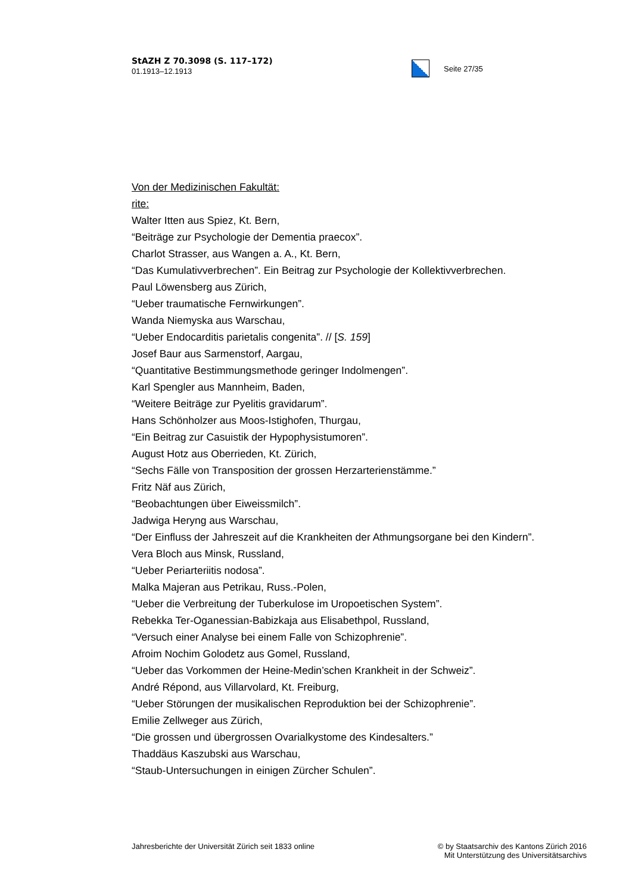StAZH Z 70.3098 (S. 117–172)
01.1913–12.1913
Seite 27/35
Von der Medizinischen Fakultät:
rite:
Walter Itten aus Spiez, Kt. Bern,
“Beiträge zur Psychologie der Dementia praecox”.
Charlot Strasser, aus Wangen a. A., Kt. Bern,
“Das Kumulativverbrechen”. Ein Beitrag zur Psychologie der Kollektivverbrechen.
Paul Löwensberg aus Zürich,
“Ueber traumatische Fernwirkungen”.
Wanda Niemyska aus Warschau,
“Ueber Endocarditis parietalis congenita”. // [S. 159]
Josef Baur aus Sarmenstorf, Aargau,
“Quantitative Bestimmungsmethode geringer Indolmengen”.
Karl Spengler aus Mannheim, Baden,
“Weitere Beiträge zur Pyelitis gravidarum”.
Hans Schönholzer aus Moos-Istighofen, Thurgau,
“Ein Beitrag zur Casuistik der Hypophysistumoren”.
August Hotz aus Oberrieden, Kt. Zürich,
“Sechs Fälle von Transposition der grossen Herzarterienstämme.”
Fritz Näf aus Zürich,
“Beobachtungen über Eiweissmilch”.
Jadwiga Heryng aus Warschau,
“Der Einfluss der Jahreszeit auf die Krankheiten der Athmungsorgane bei den Kindern”.
Vera Bloch aus Minsk, Russland,
“Ueber Periarteriitis nodosa”.
Malka Majeran aus Petrikau, Russ.-Polen,
“Ueber die Verbreitung der Tuberkulose im Uropoetischen System”.
Rebekka Ter-Oganessian-Babizkaja aus Elisabethpol, Russland,
“Versuch einer Analyse bei einem Falle von Schizophrenie”.
Afroim Nochim Golodetz aus Gomel, Russland,
“Ueber das Vorkommen der Heine-Medin’schen Krankheit in der Schweiz”.
André Répond, aus Villarvolard, Kt. Freiburg,
“Ueber Störungen der musikalischen Reproduktion bei der Schizophrenie”.
Emilie Zellweger aus Zürich,
“Die grossen und übergrossen Ovarialkystome des Kindesalters.”
Thaddäus Kaszubski aus Warschau,
“Staub-Untersuchungen in einigen Zürcher Schulen”.
Jahresberichte der Universität Zürich seit 1833 online
© by Staatsarchiv des Kantons Zürich 2016
Mit Unterstützung des Universitätsarchivs